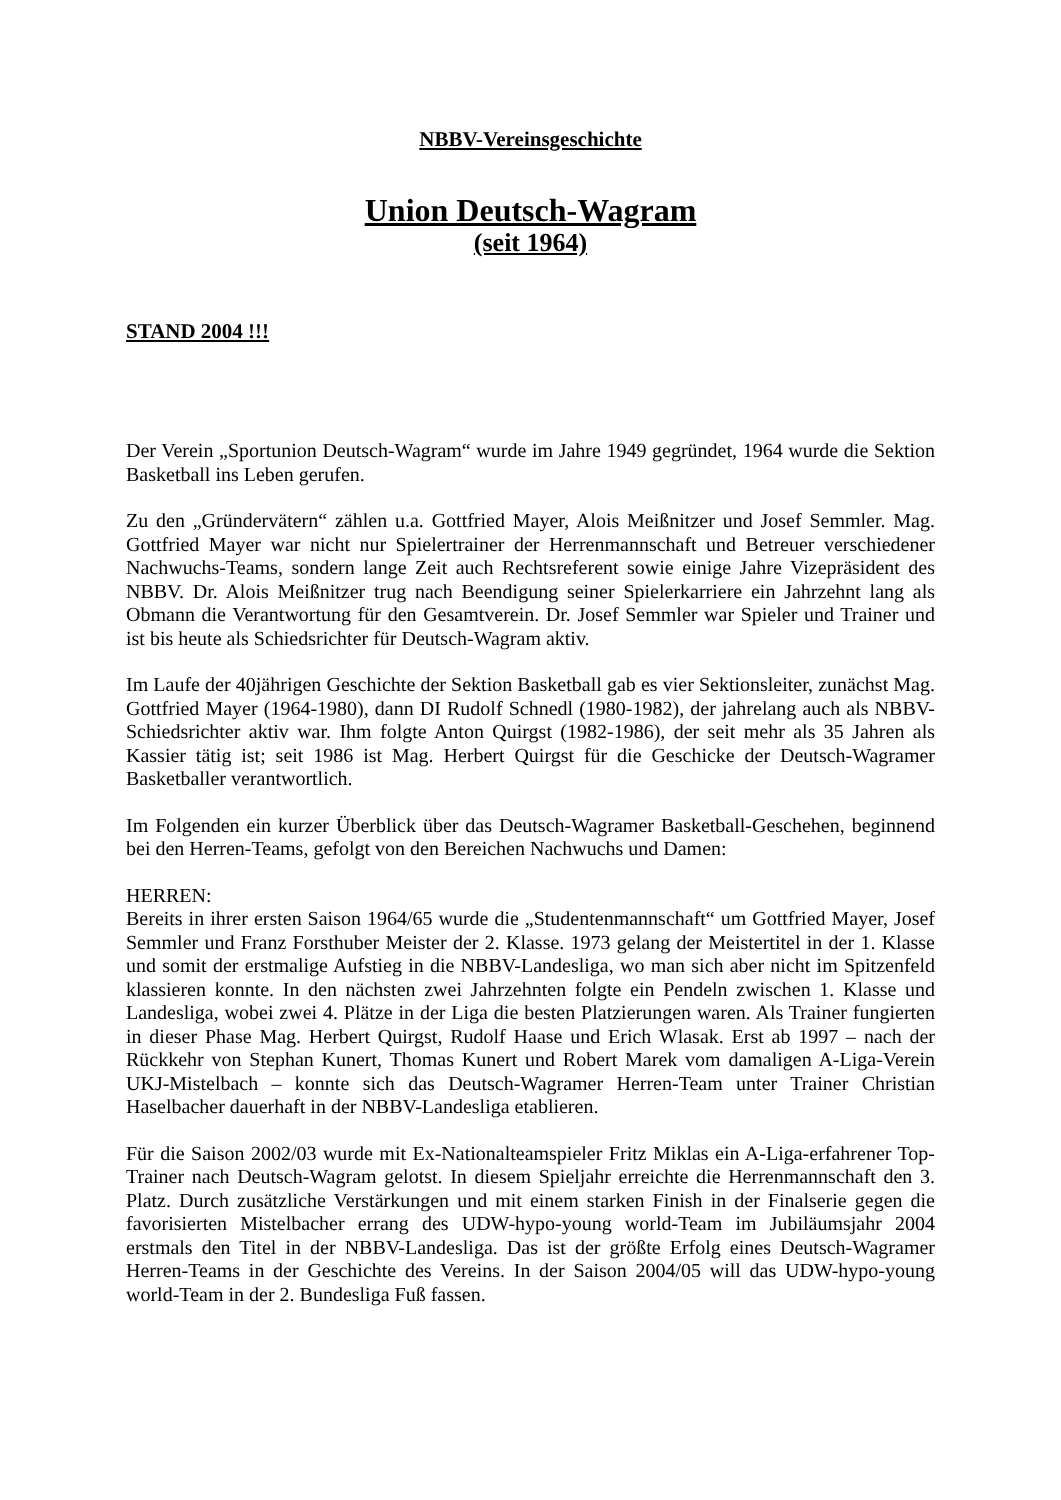NBBV-Vereinsgeschichte
Union Deutsch-Wagram
(seit 1964)
STAND 2004 !!!
Der Verein „Sportunion Deutsch-Wagram“ wurde im Jahre 1949 gegründet, 1964 wurde die Sektion Basketball ins Leben gerufen.
Zu den „Gründervätern“ zählen u.a. Gottfried Mayer, Alois Meißnitzer und Josef Semmler. Mag. Gottfried Mayer war nicht nur Spielertrainer der Herrenmannschaft und Betreuer verschiedener Nachwuchs-Teams, sondern lange Zeit auch Rechtsreferent sowie einige Jahre Vizepräsident des NBBV. Dr. Alois Meißnitzer trug nach Beendigung seiner Spielerkarriere ein Jahrzehnt lang als Obmann die Verantwortung für den Gesamtverein. Dr. Josef Semmler war Spieler und Trainer und ist bis heute als Schiedsrichter für Deutsch-Wagram aktiv.
Im Laufe der 40jährigen Geschichte der Sektion Basketball gab es vier Sektionsleiter, zunächst Mag. Gottfried Mayer (1964-1980), dann DI Rudolf Schnedl (1980-1982), der jahrelang auch als NBBV-Schiedsrichter aktiv war. Ihm folgte Anton Quirgst (1982-1986), der seit mehr als 35 Jahren als Kassier tätig ist; seit 1986 ist Mag. Herbert Quirgst für die Geschicke der Deutsch-Wagramer Basketballer verantwortlich.
Im Folgenden ein kurzer Überblick über das Deutsch-Wagramer Basketball-Geschehen, beginnend bei den Herren-Teams, gefolgt von den Bereichen Nachwuchs und Damen:
HERREN:
Bereits in ihrer ersten Saison 1964/65 wurde die „Studentenmannschaft“ um Gottfried Mayer, Josef Semmler und Franz Forsthuber Meister der 2. Klasse. 1973 gelang der Meistertitel in der 1. Klasse und somit der erstmalige Aufstieg in die NBBV-Landesliga, wo man sich aber nicht im Spitzenfeld klassieren konnte. In den nächsten zwei Jahrzehnten folgte ein Pendeln zwischen 1. Klasse und Landesliga, wobei zwei 4. Plätze in der Liga die besten Platzierungen waren. Als Trainer fungierten in dieser Phase Mag. Herbert Quirgst, Rudolf Haase und Erich Wlasak. Erst ab 1997 – nach der Rückkehr von Stephan Kunert, Thomas Kunert und Robert Marek vom damaligen A-Liga-Verein UKJ-Mistelbach – konnte sich das Deutsch-Wagramer Herren-Team unter Trainer Christian Haselbacher dauerhaft in der NBBV-Landesliga etablieren.
Für die Saison 2002/03 wurde mit Ex-Nationalteamspieler Fritz Miklas ein A-Liga-erfahrener Top-Trainer nach Deutsch-Wagram gelotst. In diesem Spieljahr erreichte die Herrenmannschaft den 3. Platz. Durch zusätzliche Verstärkungen und mit einem starken Finish in der Finalserie gegen die favorisierten Mistelbacher errang des UDW-hypo-young world-Team im Jubiläumsjahr 2004 erstmals den Titel in der NBBV-Landesliga. Das ist der größte Erfolg eines Deutsch-Wagramer Herren-Teams in der Geschichte des Vereins. In der Saison 2004/05 will das UDW-hypo-young world-Team in der 2. Bundesliga Fuß fassen.